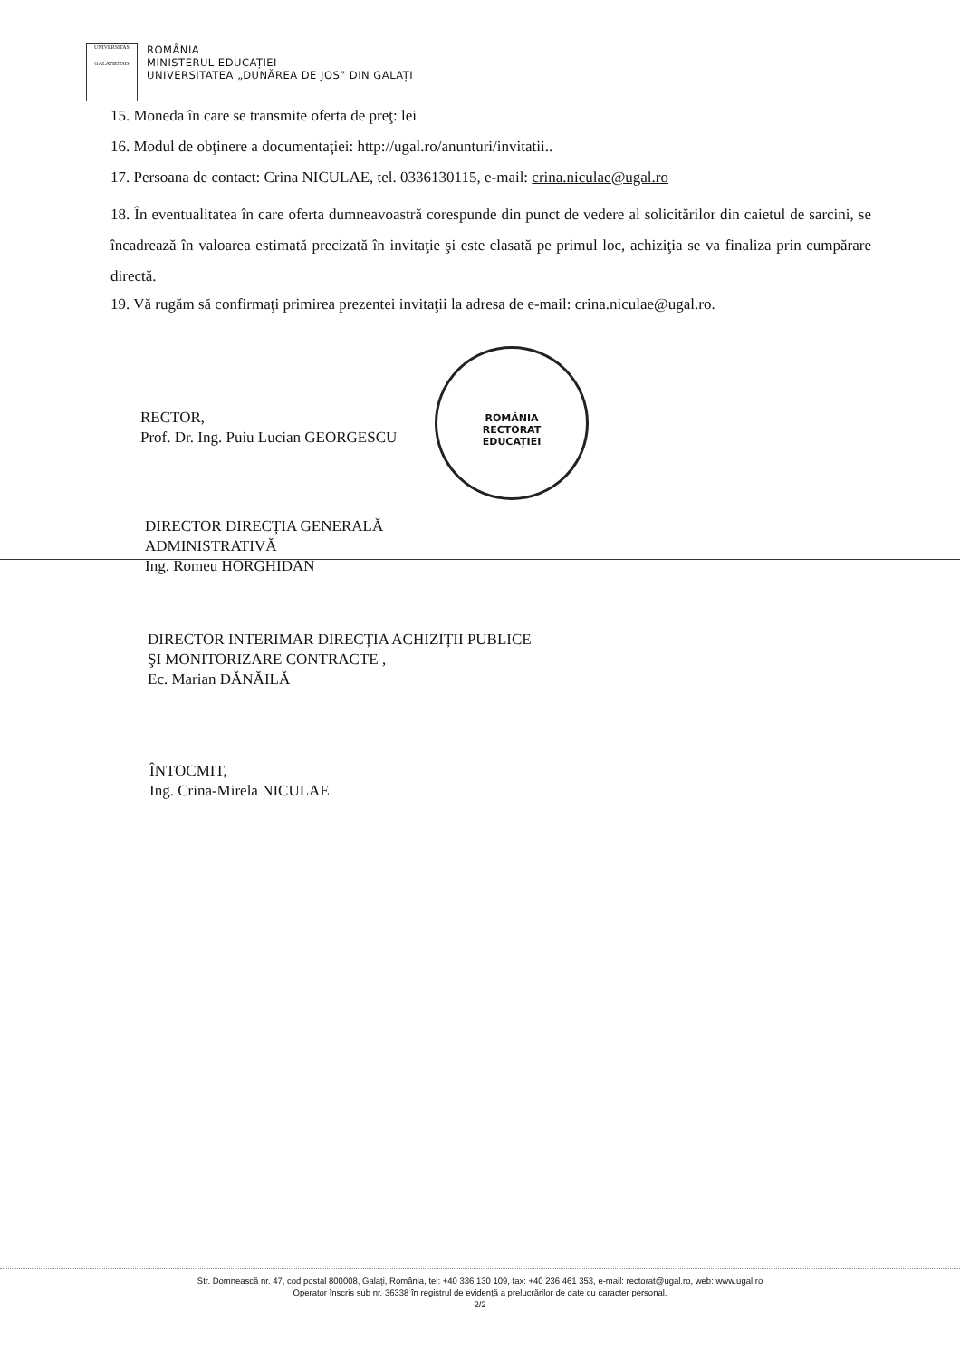UNIVERSITAS
GALATIENSIS
ROMÂNIA
MINISTERUL EDUCAȚIEI
UNIVERSITATEA „DUNĂREA DE JOS” DIN GALAȚI
15. Moneda în care se transmite oferta de preţ: lei
16. Modul de obţinere a documentaţiei: http://ugal.ro/anunturi/invitatii..
17. Persoana de contact: Crina NICULAE, tel. 0336130115, e-mail: crina.niculae@ugal.ro
18. În eventualitatea în care oferta dumneavoastră corespunde din punct de vedere al solicitărilor din caietul de sarcini, se încadrează în valoarea estimată precizată în invitaţie şi este clasată pe primul loc, achiziţia se va finaliza prin cumpărare directă.
19. Vă rugăm să confirmaţi primirea prezentei invitaţii la adresa de e-mail: crina.niculae@ugal.ro.
ROMÂNIA
RECTORAT
EDUCAȚIEI
RECTOR,
Prof. Dr. Ing. Puiu Lucian GEORGESCU
DIRECTOR DIRECȚIA GENERALĂ
ADMINISTRATIVĂ
Ing. Romeu HORGHIDAN
DIRECTOR INTERIMAR DIRECȚIA ACHIZIȚII PUBLICE
ŞI MONITORIZARE CONTRACTE ,
Ec. Marian DĂNĂILĂ
ÎNTOCMIT,
Ing. Crina-Mirela NICULAE
Str. Domnească nr. 47, cod postal 800008, Galați, România, tel: +40 336 130 109, fax: +40 236 461 353, e-mail: rectorat@ugal.ro, web: www.ugal.ro
Operator înscris sub nr. 36338 în registrul de evidență a prelucrărilor de date cu caracter personal.
2/2